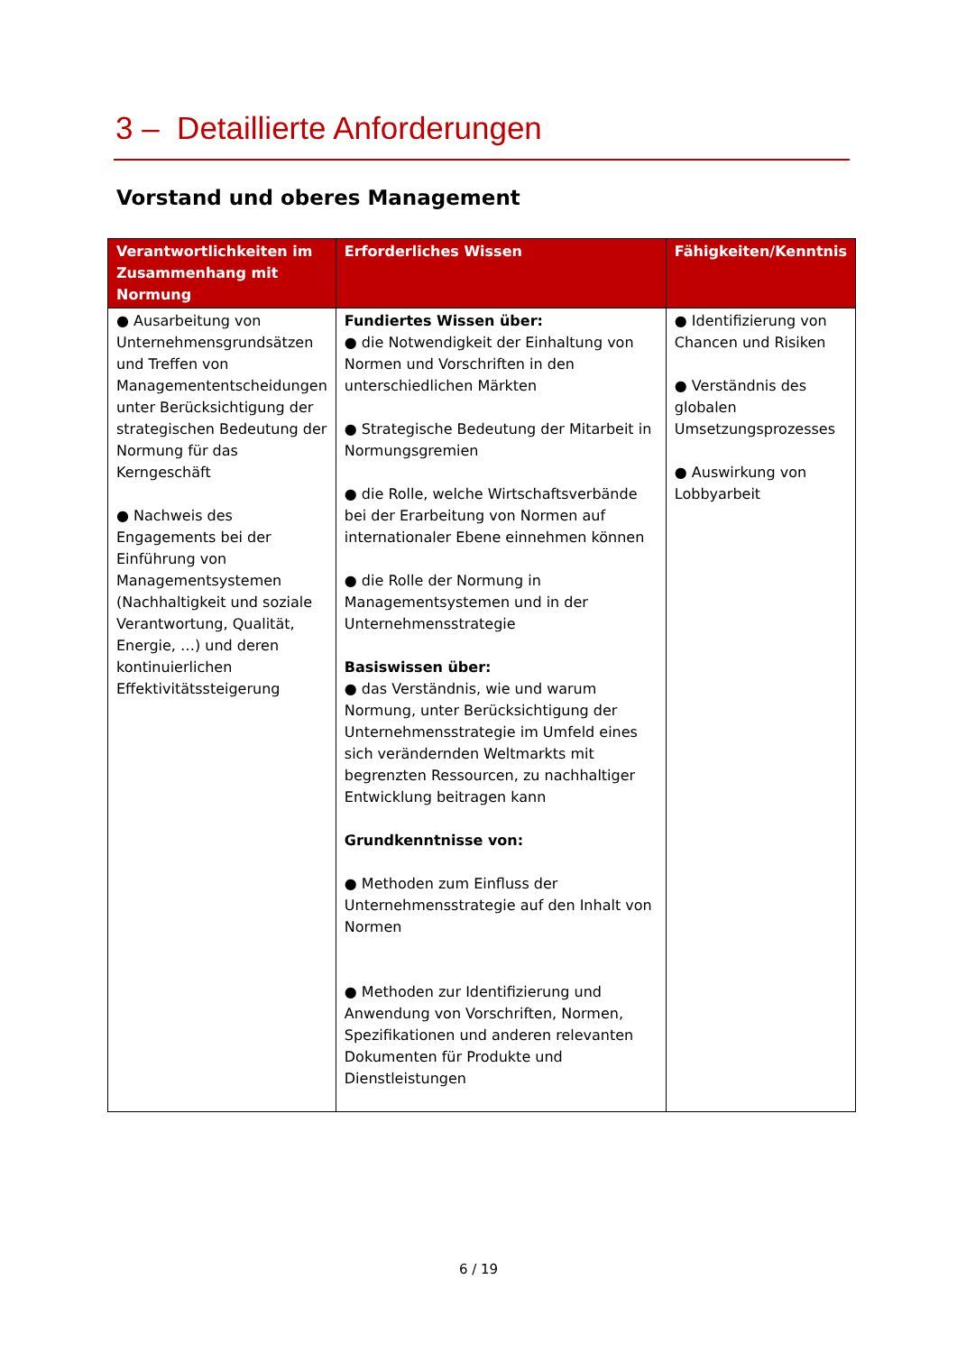3 – Detaillierte Anforderungen
Vorstand und oberes Management
| Verantwortlichkeiten im Zusammenhang mit Normung | Erforderliches Wissen | Fähigkeiten/Kenntnis |
| --- | --- | --- |
| ● Ausarbeitung von Unternehmensgrundsätzen und Treffen von Managemententscheidungen unter Berücksichtigung der strategischen Bedeutung der Normung für das Kerngeschäft ● Nachweis des Engagements bei der Einführung von Managementsystemen (Nachhaltigkeit und soziale Verantwortung, Qualität, Energie, …) und deren kontinuierlichen Effektivitätssteigerung | Fundiertes Wissen über: ● die Notwendigkeit der Einhaltung von Normen und Vorschriften in den unterschiedlichen Märkten ● Strategische Bedeutung der Mitarbeit in Normungsgremien ● die Rolle, welche Wirtschaftsverbände bei der Erarbeitung von Normen auf internationaler Ebene einnehmen können ● die Rolle der Normung in Managementsystemen und in der Unternehmensstrategie Basiswissen über: ● das Verständnis, wie und warum Normung, unter Berücksichtigung der Unternehmensstrategie im Umfeld eines sich verändernden Weltmarkts mit begrenzten Ressourcen, zu nachhaltiger Entwicklung beitragen kann Grundkenntnisse von: ● Methoden zum Einfluss der Unternehmensstrategie auf den Inhalt von Normen ● Methoden zur Identifizierung und Anwendung von Vorschriften, Normen, Spezifikationen und anderen relevanten Dokumenten für Produkte und Dienstleistungen | ● Identifizierung von Chancen und Risiken ● Verständnis des globalen Umsetzungsprozesses ● Auswirkung von Lobbyarbeit |
6 / 19